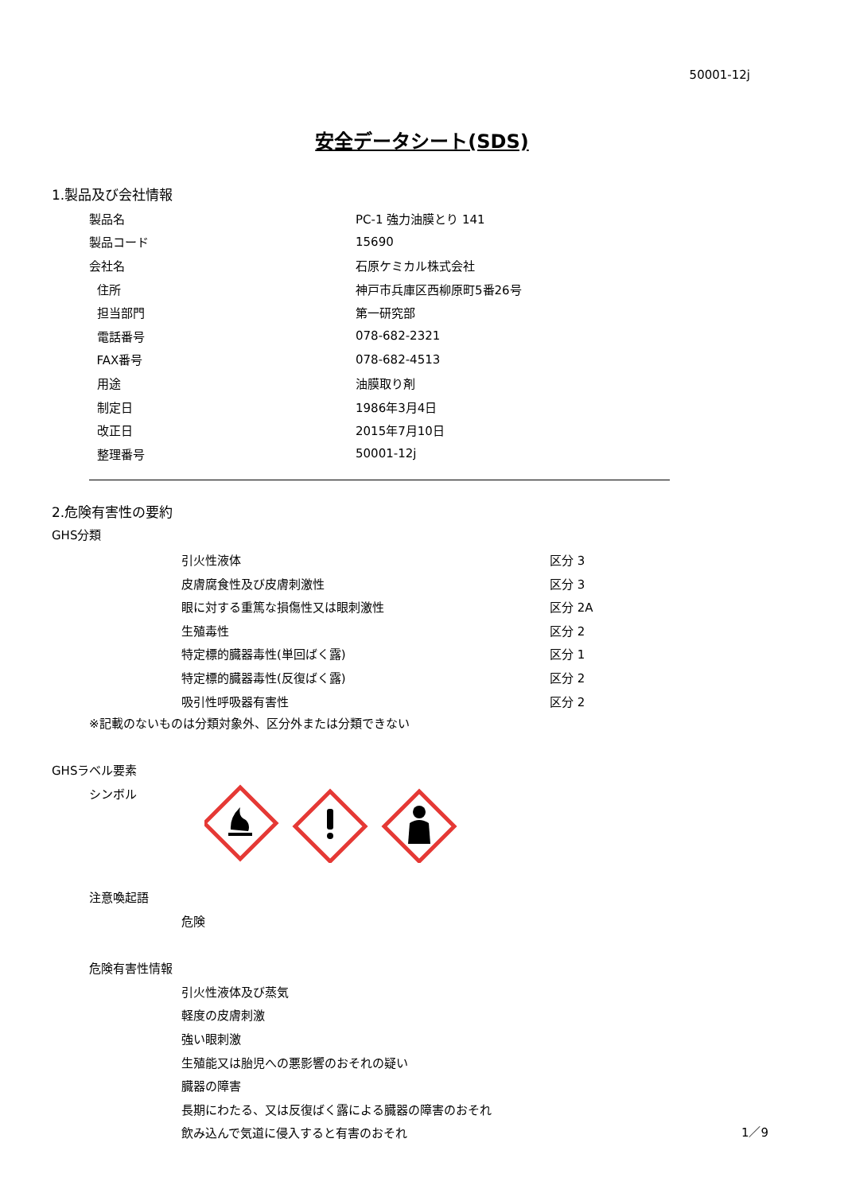50001-12j
安全データシート(SDS)
1.製品及び会社情報
| 製品名 | PC-1 強力油膜とり 141 |
| 製品コード | 15690 |
| 会社名 | 石原ケミカル株式会社 |
| 住所 | 神戸市兵庫区西柳原町5番26号 |
| 担当部門 | 第一研究部 |
| 電話番号 | 078-682-2321 |
| FAX番号 | 078-682-4513 |
| 用途 | 油膜取り剤 |
| 制定日 | 1986年3月4日 |
| 改正日 | 2015年7月10日 |
| 整理番号 | 50001-12j |
2.危険有害性の要約
GHS分類
| 引火性液体 | 区分 3 |
| 皮膚腐食性及び皮膚刺激性 | 区分 3 |
| 眼に対する重篤な損傷性又は眼刺激性 | 区分 2A |
| 生殖毒性 | 区分 2 |
| 特定標的臓器毒性(単回ばく露) | 区分 1 |
| 特定標的臓器毒性(反復ばく露) | 区分 2 |
| 吸引性呼吸器有害性 | 区分 2 |
※記載のないものは分類対象外、区分外または分類できない
GHSラベル要素
シンボル
注意喚起語
危険
危険有害性情報
引火性液体及び蒸気
軽度の皮膚刺激
強い眼刺激
生殖能又は胎児への悪影響のおそれの疑い
臓器の障害
長期にわたる、又は反復ばく露による臓器の障害のおそれ
飲み込んで気道に侵入すると有害のおそれ
1／9